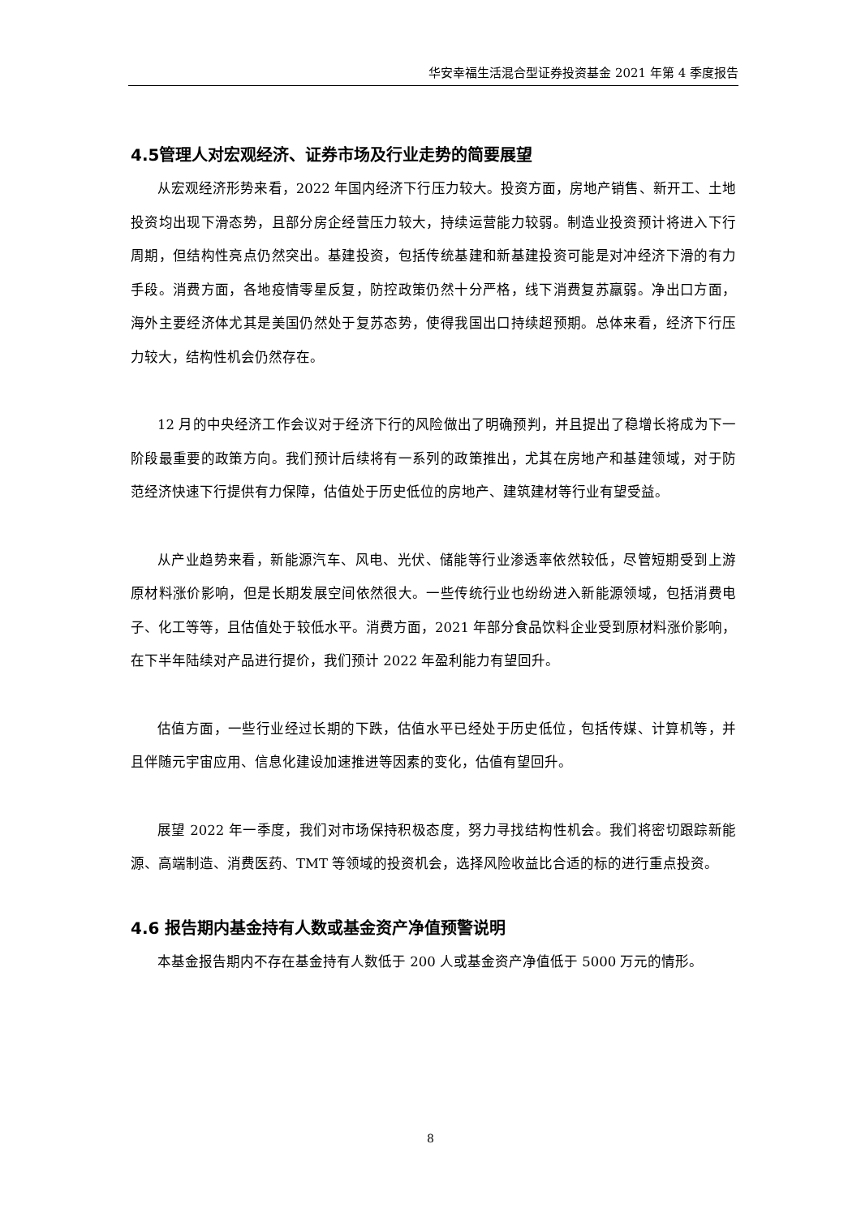华安幸福生活混合型证券投资基金 2021 年第 4 季度报告
4.5管理人对宏观经济、证券市场及行业走势的简要展望
从宏观经济形势来看，2022 年国内经济下行压力较大。投资方面，房地产销售、新开工、土地投资均出现下滑态势，且部分房企经营压力较大，持续运营能力较弱。制造业投资预计将进入下行周期，但结构性亮点仍然突出。基建投资，包括传统基建和新基建投资可能是对冲经济下滑的有力手段。消费方面，各地疫情零星反复，防控政策仍然十分严格，线下消费复苏羸弱。净出口方面，海外主要经济体尤其是美国仍然处于复苏态势，使得我国出口持续超预期。总体来看，经济下行压力较大，结构性机会仍然存在。
12 月的中央经济工作会议对于经济下行的风险做出了明确预判，并且提出了稳增长将成为下一阶段最重要的政策方向。我们预计后续将有一系列的政策推出，尤其在房地产和基建领域，对于防范经济快速下行提供有力保障，估值处于历史低位的房地产、建筑建材等行业有望受益。
从产业趋势来看，新能源汽车、风电、光伏、储能等行业渗透率依然较低，尽管短期受到上游原材料涨价影响，但是长期发展空间依然很大。一些传统行业也纷纷进入新能源领域，包括消费电子、化工等等，且估值处于较低水平。消费方面，2021 年部分食品饮料企业受到原材料涨价影响，在下半年陆续对产品进行提价，我们预计 2022 年盈利能力有望回升。
估值方面，一些行业经过长期的下跌，估值水平已经处于历史低位，包括传媒、计算机等，并且伴随元宇宙应用、信息化建设加速推进等因素的变化，估值有望回升。
展望 2022 年一季度，我们对市场保持积极态度，努力寻找结构性机会。我们将密切跟踪新能源、高端制造、消费医药、TMT 等领域的投资机会，选择风险收益比合适的标的进行重点投资。
4.6 报告期内基金持有人数或基金资产净值预警说明
本基金报告期内不存在基金持有人数低于 200 人或基金资产净值低于 5000 万元的情形。
8